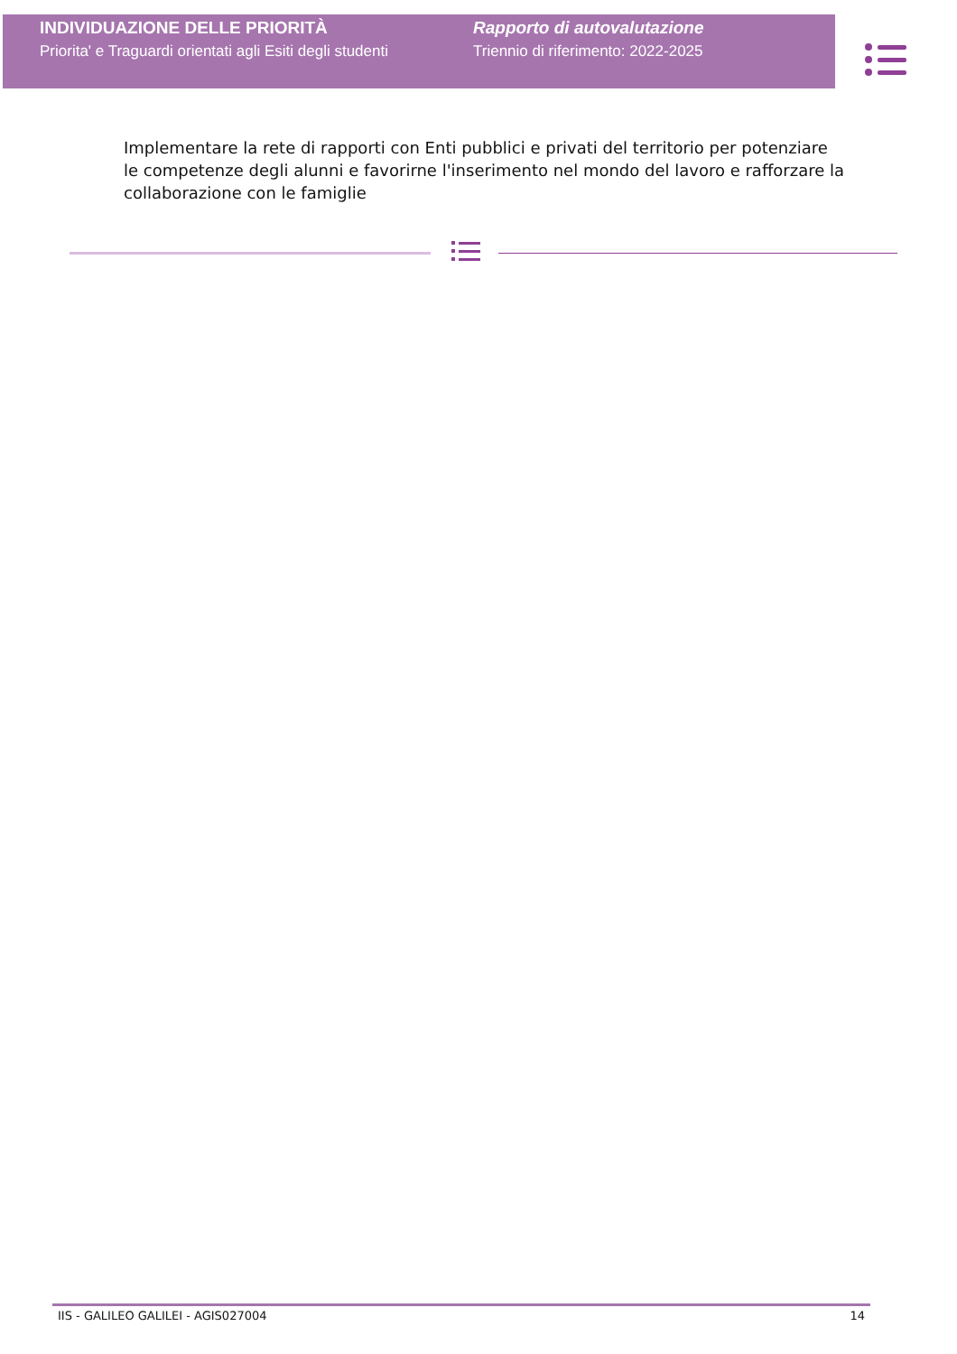INDIVIDUAZIONE DELLE PRIORITÀ
Priorita' e Traguardi orientati agli Esiti degli studenti
Rapporto di autovalutazione
Triennio di riferimento: 2022-2025
Implementare la rete di rapporti con Enti pubblici e privati del territorio per potenziare le competenze degli alunni e favorirne l'inserimento nel mondo del lavoro e rafforzare la collaborazione con le famiglie
IIS - GALILEO GALILEI - AGIS027004 14